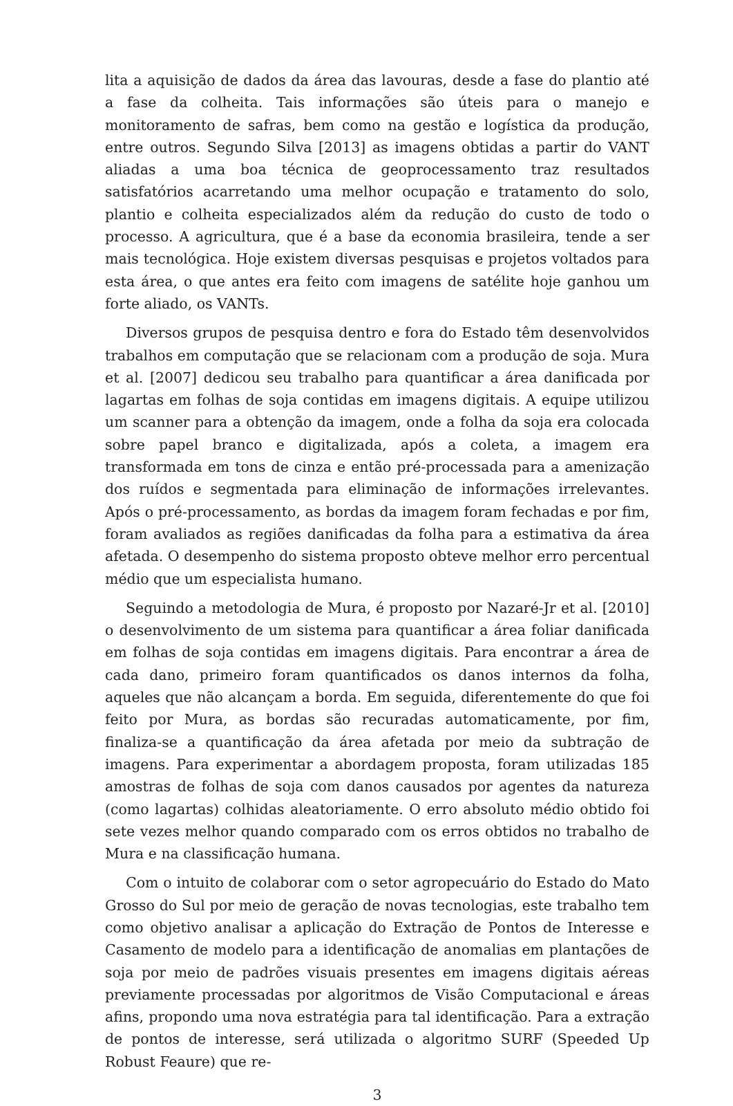lita a aquisição de dados da área das lavouras, desde a fase do plantio até a fase da colheita. Tais informações são úteis para o manejo e monitoramento de safras, bem como na gestão e logística da produção, entre outros. Segundo Silva [2013] as imagens obtidas a partir do VANT aliadas a uma boa técnica de geoprocessamento traz resultados satisfatórios acarretando uma melhor ocupação e tratamento do solo, plantio e colheita especializados além da redução do custo de todo o processo. A agricultura, que é a base da economia brasileira, tende a ser mais tecnológica. Hoje existem diversas pesquisas e projetos voltados para esta área, o que antes era feito com imagens de satélite hoje ganhou um forte aliado, os VANTs.
Diversos grupos de pesquisa dentro e fora do Estado têm desenvolvidos trabalhos em computação que se relacionam com a produção de soja. Mura et al. [2007] dedicou seu trabalho para quantificar a área danificada por lagartas em folhas de soja contidas em imagens digitais. A equipe utilizou um scanner para a obtenção da imagem, onde a folha da soja era colocada sobre papel branco e digitalizada, após a coleta, a imagem era transformada em tons de cinza e então pré-processada para a amenização dos ruídos e segmentada para eliminação de informações irrelevantes. Após o pré-processamento, as bordas da imagem foram fechadas e por fim, foram avaliados as regiões danificadas da folha para a estimativa da área afetada. O desempenho do sistema proposto obteve melhor erro percentual médio que um especialista humano.
Seguindo a metodologia de Mura, é proposto por Nazaré-Jr et al. [2010] o desenvolvimento de um sistema para quantificar a área foliar danificada em folhas de soja contidas em imagens digitais. Para encontrar a área de cada dano, primeiro foram quantificados os danos internos da folha, aqueles que não alcançam a borda. Em seguida, diferentemente do que foi feito por Mura, as bordas são recuradas automaticamente, por fim, finaliza-se a quantificação da área afetada por meio da subtração de imagens. Para experimentar a abordagem proposta, foram utilizadas 185 amostras de folhas de soja com danos causados por agentes da natureza (como lagartas) colhidas aleatoriamente. O erro absoluto médio obtido foi sete vezes melhor quando comparado com os erros obtidos no trabalho de Mura e na classificação humana.
Com o intuito de colaborar com o setor agropecuário do Estado do Mato Grosso do Sul por meio de geração de novas tecnologias, este trabalho tem como objetivo analisar a aplicação do Extração de Pontos de Interesse e Casamento de modelo para a identificação de anomalias em plantações de soja por meio de padrões visuais presentes em imagens digitais aéreas previamente processadas por algoritmos de Visão Computacional e áreas afins, propondo uma nova estratégia para tal identificação. Para a extração de pontos de interesse, será utilizada o algoritmo SURF (Speeded Up Robust Feaure) que re-
3